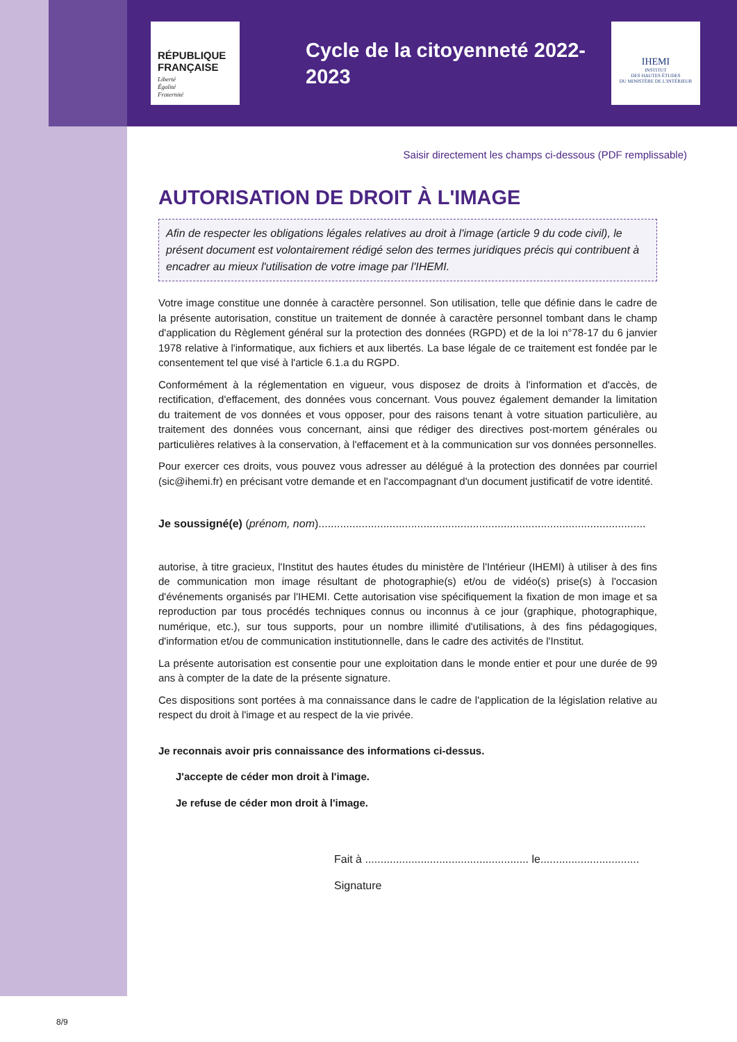RÉPUBLIQUE FRANÇAISE
Liberté
Égalité
Fraternité
Cycle de la citoyenneté 2022-2023
IHEMI
INSTITUT
DES HAUTES ÉTUDES
DU MINISTÈRE DE L'INTÉRIEUR
Saisir directement les champs ci-dessous (PDF remplissable)
AUTORISATION DE DROIT À L'IMAGE
Afin de respecter les obligations légales relatives au droit à l'image (article 9 du code civil), le présent document est volontairement rédigé selon des termes juridiques précis qui contribuent à encadrer au mieux l'utilisation de votre image par l'IHEMI.
Votre image constitue une donnée à caractère personnel. Son utilisation, telle que définie dans le cadre de la présente autorisation, constitue un traitement de donnée à caractère personnel tombant dans le champ d'application du Règlement général sur la protection des données (RGPD) et de la loi n°78-17 du 6 janvier 1978 relative à l'informatique, aux fichiers et aux libertés. La base légale de ce traitement est fondée par le consentement tel que visé à l'article 6.1.a du RGPD.
Conformément à la réglementation en vigueur, vous disposez de droits à l'information et d'accès, de rectification, d'effacement, des données vous concernant. Vous pouvez également demander la limitation du traitement de vos données et vous opposer, pour des raisons tenant à votre situation particulière, au traitement des données vous concernant, ainsi que rédiger des directives post-mortem générales ou particulières relatives à la conservation, à l'effacement et à la communication sur vos données personnelles.
Pour exercer ces droits, vous pouvez vous adresser au délégué à la protection des données par courriel (sic@ihemi.fr) en précisant votre demande et en l'accompagnant d'un document justificatif de votre identité.
Je soussigné(e) (prénom, nom)..........................................................................................................
autorise, à titre gracieux, l'Institut des hautes études du ministère de l'Intérieur (IHEMI) à utiliser à des fins de communication mon image résultant de photographie(s) et/ou de vidéo(s) prise(s) à l'occasion d'événements organisés par l'IHEMI. Cette autorisation vise spécifiquement la fixation de mon image et sa reproduction par tous procédés techniques connus ou inconnus à ce jour (graphique, photographique, numérique, etc.), sur tous supports, pour un nombre illimité d'utilisations, à des fins pédagogiques, d'information et/ou de communication institutionnelle, dans le cadre des activités de l'Institut.
La présente autorisation est consentie pour une exploitation dans le monde entier et pour une durée de 99 ans à compter de la date de la présente signature.
Ces dispositions sont portées à ma connaissance dans le cadre de l'application de la législation relative au respect du droit à l'image et au respect de la vie privée.
Je reconnais avoir pris connaissance des informations ci-dessus.
J'accepte de céder mon droit à l'image.
Je refuse de céder mon droit à l'image.
Fait à ..................................................... le................................
Signature
8/9